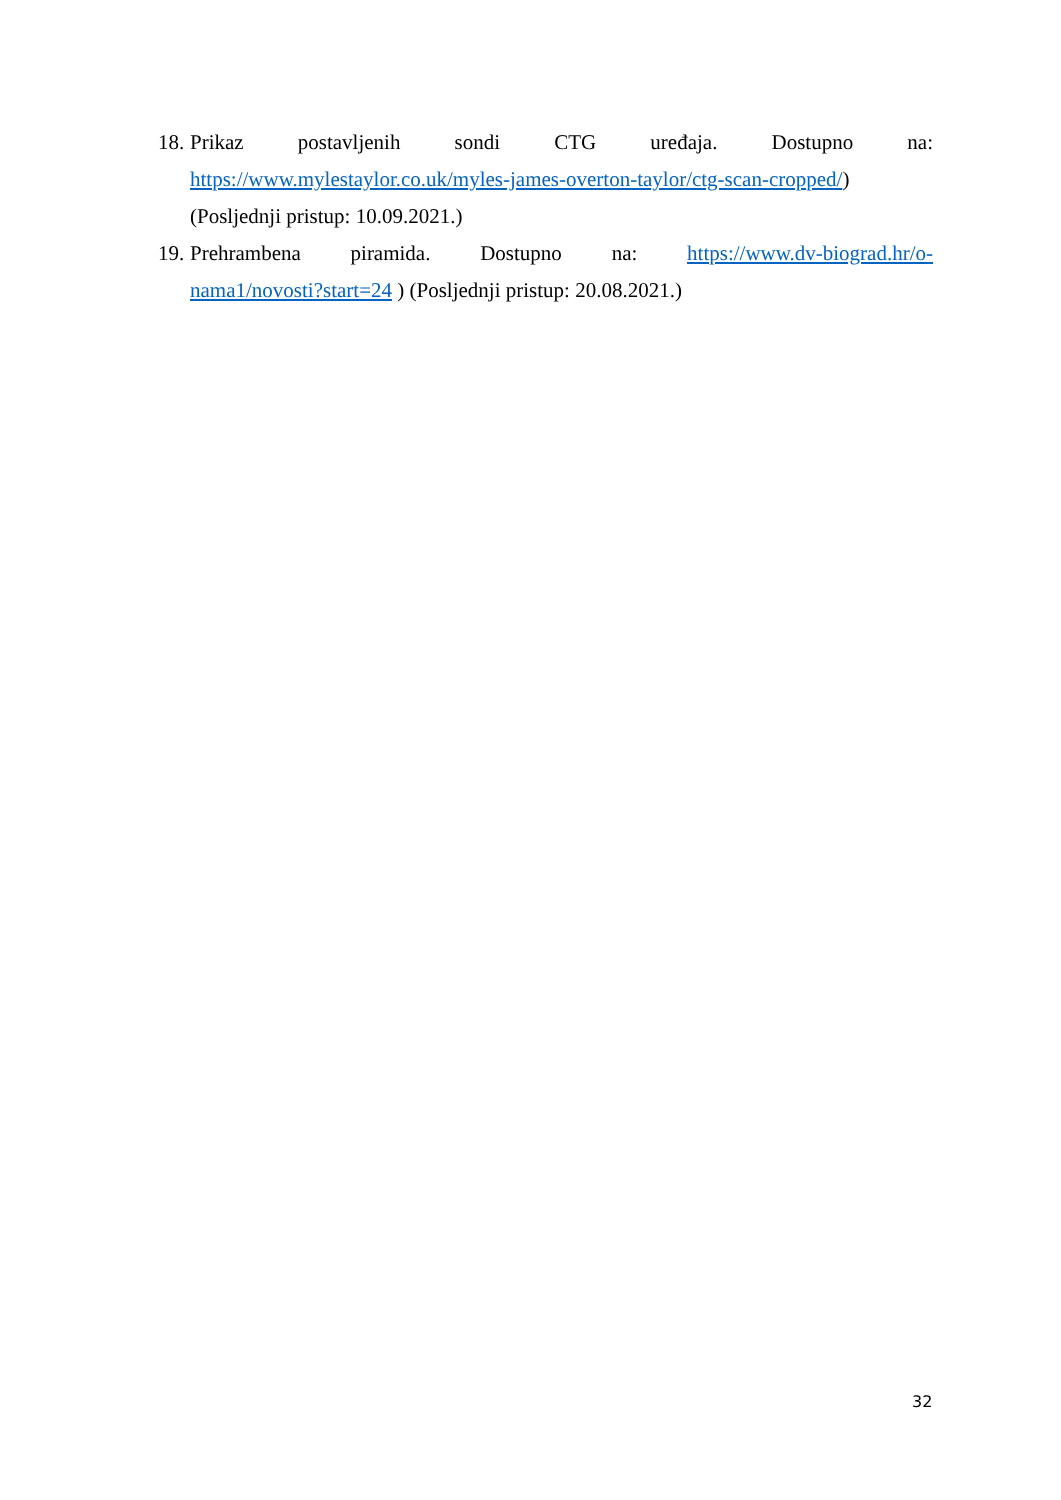18. Prikaz postavljenih sondi CTG uređaja. Dostupno na:
https://www.mylestaylor.co.uk/myles-james-overton-taylor/ctg-scan-cropped/)
(Posljednji pristup: 10.09.2021.)
19. Prehrambena piramida. Dostupno na: https://www.dv-biograd.hr/o-
nama1/novosti?start=24 ) (Posljednji pristup: 20.08.2021.)
32